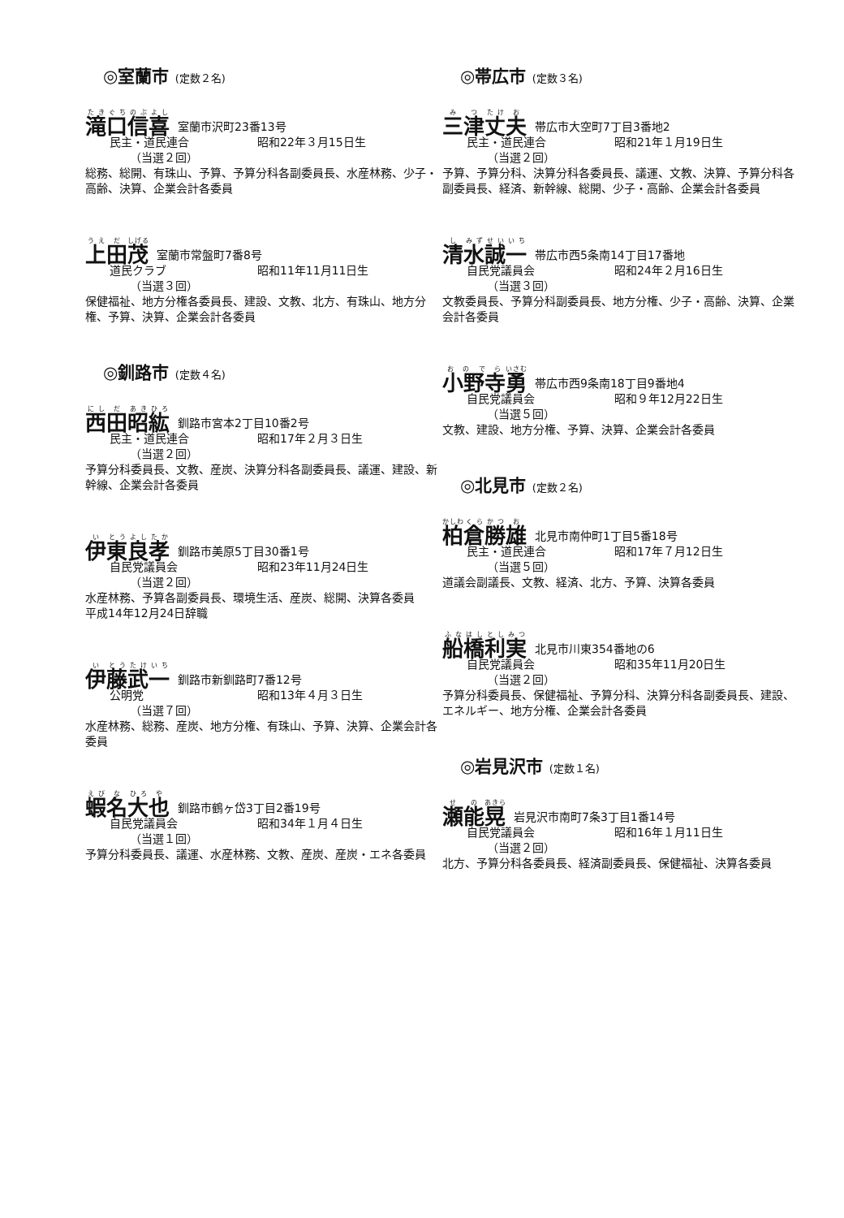◎室蘭市 (定数２名)
滝口信喜 室蘭市沢町23番13号
民主・道民連合 昭和22年３月15日生
（当選２回）
総務、総開、有珠山、予算、予算分科各副委員長、水産林務、少子・高齢、決算、企業会計各委員
上田茂 室蘭市常盤町7番8号
道民クラブ 昭和11年11月11日生
（当選３回）
保健福祉、地方分権各委員長、建設、文教、北方、有珠山、地方分権、予算、決算、企業会計各委員
◎釧路市 (定数４名)
西田昭紘 釧路市宮本2丁目10番2号
民主・道民連合 昭和17年２月３日生
（当選２回）
予算分科委員長、文教、産炭、決算分科各副委員長、議運、建設、新幹線、企業会計各委員
伊東良孝 釧路市美原5丁目30番1号
自民党議員会 昭和23年11月24日生
（当選２回）
水産林務、予算各副委員長、環境生活、産炭、総開、決算各委員
平成14年12月24日辞職
伊藤武一 釧路市新釧路町7番12号
公明党 昭和13年４月３日生
（当選７回）
水産林務、総務、産炭、地方分権、有珠山、予算、決算、企業会計各委員
蝦名大也 釧路市鶴ヶ岱3丁目2番19号
自民党議員会 昭和34年１月４日生
（当選１回）
予算分科委員長、議運、水産林務、文教、産炭、産炭・エネ各委員
◎帯広市 (定数３名)
三津丈夫 帯広市大空町7丁目3番地2
民主・道民連合 昭和21年１月19日生
（当選２回）
予算、予算分科、決算分科各委員長、議運、文教、決算、予算分科各副委員長、経済、新幹線、総開、少子・高齢、企業会計各委員
清水誠一 帯広市西5条南14丁目17番地
自民党議員会 昭和24年２月16日生
（当選３回）
文教委員長、予算分科副委員長、地方分権、少子・高齢、決算、企業会計各委員
小野寺勇 帯広市西9条南18丁目9番地4
自民党議員会 昭和９年12月22日生
（当選５回）
文教、建設、地方分権、予算、決算、企業会計各委員
◎北見市 (定数２名)
柏倉勝雄 北見市南仲町1丁目5番18号
民主・道民連合 昭和17年７月12日生
（当選５回）
道議会副議長、文教、経済、北方、予算、決算各委員
船橋利実 北見市川東354番地の6
自民党議員会 昭和35年11月20日生
（当選２回）
予算分科委員長、保健福祉、予算分科、決算分科各副委員長、建設、エネルギー、地方分権、企業会計各委員
◎岩見沢市 (定数１名)
瀬能晃 岩見沢市南町7条3丁目1番14号
自民党議員会 昭和16年１月11日生
（当選２回）
北方、予算分科各委員長、経済副委員長、保健福祉、決算各委員